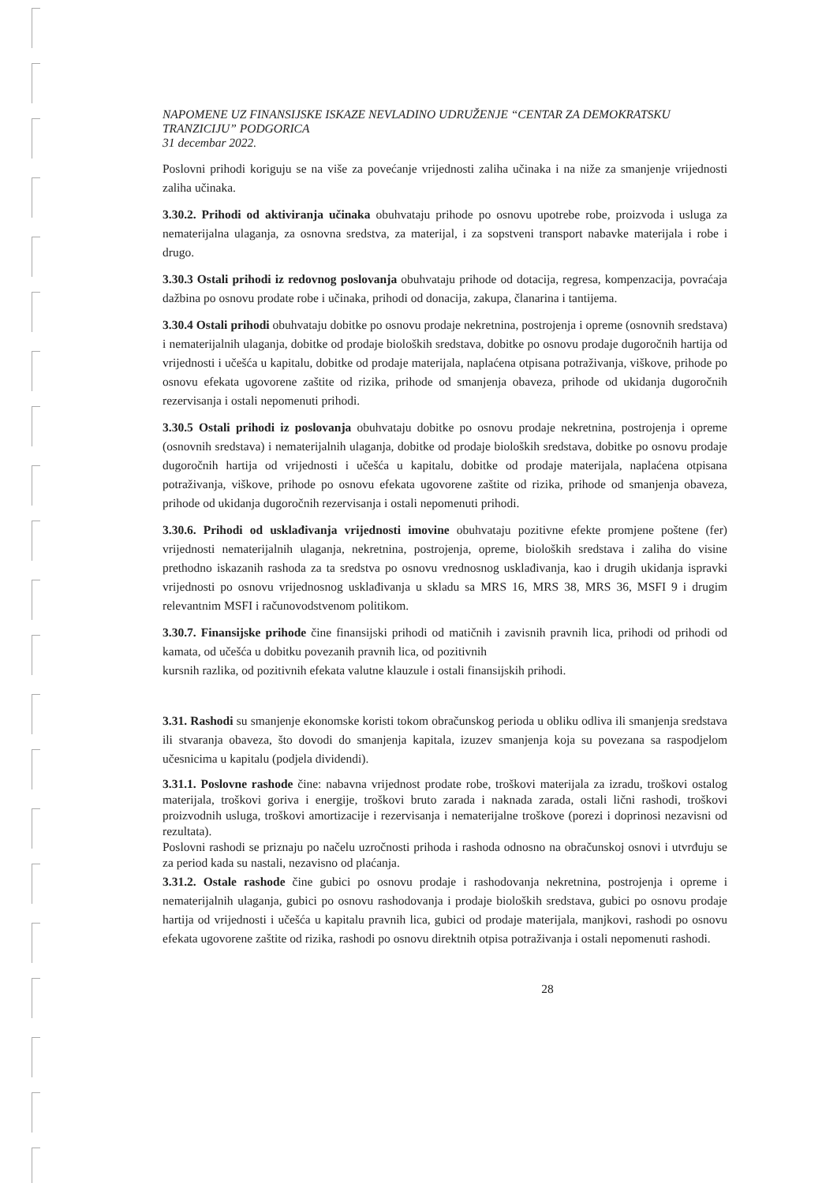NAPOMENE UZ FINANSIJSKE ISKAZE NEVLADINO UDRUŽENJE “CENTAR ZA DEMOKRATSKU TRANZICIJU” PODGORICA
31 decembar 2022.
Poslovni prihodi koriguju se na više za povećanje vrijednosti zaliha učinaka i na niže za smanjenje vrijednosti zaliha učinaka.
3.30.2. Prihodi od aktiviranja učinaka obuhvataju prihode po osnovu upotrebe robe, proizvoda i usluga za nematerijalna ulaganja, za osnovna sredstva, za materijal, i za sopstveni transport nabavke materijala i robe i drugo.
3.30.3 Ostali prihodi iz redovnog poslovanja obuhvataju prihode od dotacija, regresa, kompenzacija, povraćaja dažbina po osnovu prodate robe i učinaka, prihodi od donacija, zakupa, članarina i tantijema.
3.30.4 Ostali prihodi obuhvataju dobitke po osnovu prodaje nekretnina, postrojenja i opreme (osnovnih sredstava) i nematerijalnih ulaganja, dobitke od prodaje bioloških sredstava, dobitke po osnovu prodaje dugoročnih hartija od vrijednosti i učešća u kapitalu, dobitke od prodaje materijala, naplaćena otpisana potraživanja, viškove, prihode po osnovu efekata ugovorene zaštite od rizika, prihode od smanjenja obaveza, prihode od ukidanja dugoročnih rezervisanja i ostali nepomenuti prihodi.
3.30.5 Ostali prihodi iz poslovanja obuhvataju dobitke po osnovu prodaje nekretnina, postrojenja i opreme (osnovnih sredstava) i nematerijalnih ulaganja, dobitke od prodaje bioloških sredstava, dobitke po osnovu prodaje dugoročnih hartija od vrijednosti i učešća u kapitalu, dobitke od prodaje materijala, naplaćena otpisana potraživanja, viškove, prihode po osnovu efekata ugovorene zaštite od rizika, prihode od smanjenja obaveza, prihode od ukidanja dugoročnih rezervisanja i ostali nepomenuti prihodi.
3.30.6. Prihodi od usklađivanja vrijednosti imovine obuhvataju pozitivne efekte promjene poštene (fer) vrijednosti nematerijalnih ulaganja, nekretnina, postrojenja, opreme, bioloških sredstava i zaliha do visine prethodno iskazanih rashoda za ta sredstva po osnovu vrednosnog usklađivanja, kao i drugih ukidanja ispravki vrijednosti po osnovu vrijednosnog usklađivanja u skladu sa MRS 16, MRS 38, MRS 36, MSFI 9 i drugim relevantnim MSFI i računovodstvenom politikom.
3.30.7. Finansijske prihode čine finansijski prihodi od matičnih i zavisnih pravnih lica, prihodi od prihodi od kamata, od učešća u dobitku povezanih pravnih lica, od pozitivnih
kursnih razlika, od pozitivnih efekata valutne klauzule i ostali finansijskih prihodi.
3.31. Rashodi su smanjenje ekonomske koristi tokom obračunskog perioda u obliku odliva ili smanjenja sredstava ili stvaranja obaveza, što dovodi do smanjenja kapitala, izuzev smanjenja koja su povezana sa raspodjelom učesnicima u kapitalu (podjela dividendi).
3.31.1. Poslovne rashode čine: nabavna vrijednost prodate robe, troškovi materijala za izradu, troškovi ostalog materijala, troškovi goriva i energije, troškovi bruto zarada i naknada zarada, ostali lični rashodi, troškovi proizvodnih usluga, troškovi amortizacije i rezervisanja i nematerijalne troškove (porezi i doprinosi nezavisni od rezultata).
Poslovni rashodi se priznaju po načelu uzročnosti prihoda i rashoda odnosno na obračunskoj osnovi i utvrđuju se za period kada su nastali, nezavisno od plaćanja.
3.31.2. Ostale rashode čine gubici po osnovu prodaje i rashodovanja nekretnina, postrojenja i opreme i nematerijalnih ulaganja, gubici po osnovu rashodovanja i prodaje bioloških sredstava, gubici po osnovu prodaje hartija od vrijednosti i učešća u kapitalu pravnih lica, gubici od prodaje materijala, manjkovi, rashodi po osnovu efekata ugovorene zaštite od rizika, rashodi po osnovu direktnih otpisa potraživanja i ostali nepomenuti rashodi.
28